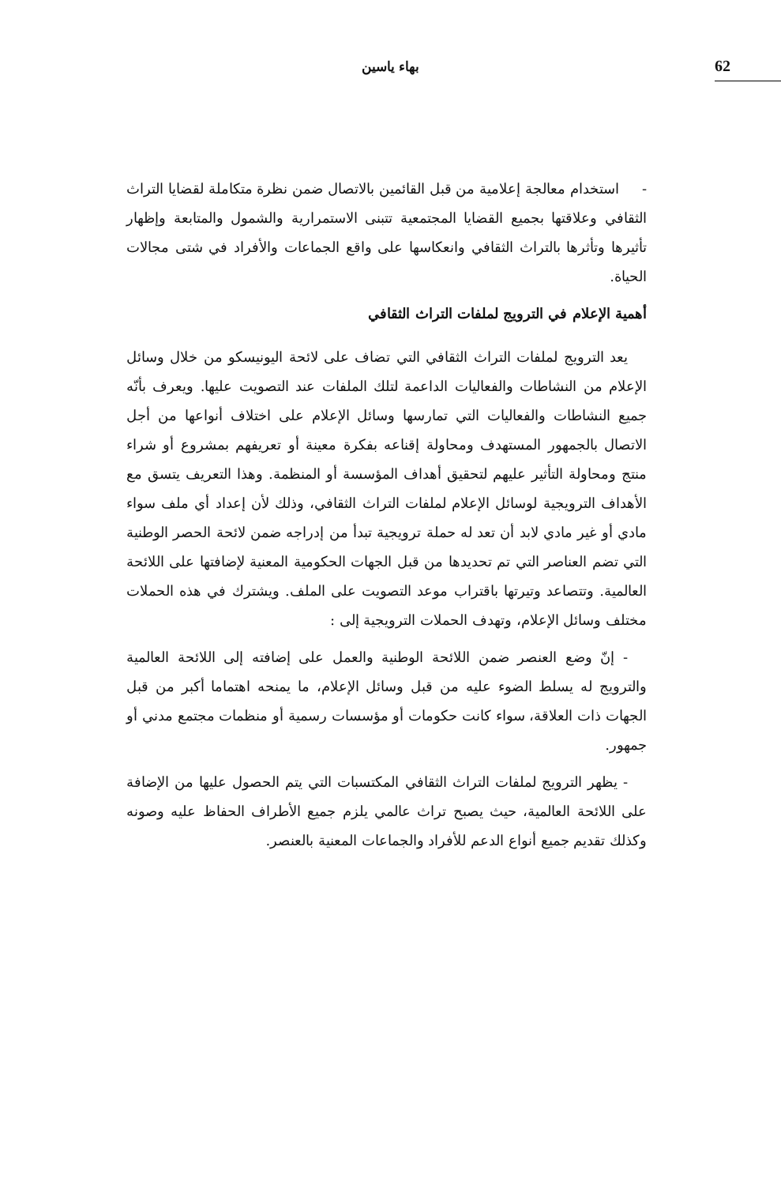بهاء ياسين 62
- استخدام معالجة إعلامية من قبل القائمين بالاتصال ضمن نظرة متكاملة لقضايا التراث الثقافي وعلاقتها بجميع القضايا المجتمعية تتبنى الاستمرارية والشمول والمتابعة وإظهار تأثيرها وتأثرها بالتراث الثقافي وانعكاسها على واقع الجماعات والأفراد في شتى مجالات الحياة.
أهمية الإعلام في الترويج لملفات التراث الثقافي
يعد الترويج لملفات التراث الثقافي التي تضاف على لائحة اليونيسكو من خلال وسائل الإعلام من النشاطات والفعاليات الداعمة لتلك الملفات عند التصويت عليها. ويعرف بأنّه جميع النشاطات والفعاليات التي تمارسها وسائل الإعلام على اختلاف أنواعها من أجل الاتصال بالجمهور المستهدف ومحاولة إقناعه بفكرة معينة أو تعريفهم بمشروع أو شراء منتج ومحاولة التأثير عليهم لتحقيق أهداف المؤسسة أو المنظمة. وهذا التعريف يتسق مع الأهداف الترويجية لوسائل الإعلام لملفات التراث الثقافي، وذلك لأن إعداد أي ملف سواء مادي أو غير مادي لابد أن تعد له حملة ترويجية تبدأ من إدراجه ضمن لائحة الحصر الوطنية التي تضم العناصر التي تم تحديدها من قبل الجهات الحكومية المعنية لإضافتها على اللائحة العالمية. وتتصاعد وتيرتها باقتراب موعد التصويت على الملف. ويشترك في هذه الحملات مختلف وسائل الإعلام، وتهدف الحملات الترويجية إلى :
- إنّ وضع العنصر ضمن اللائحة الوطنية والعمل على إضافته إلى اللائحة العالمية والترويج له يسلط الضوء عليه من قبل وسائل الإعلام، ما يمنحه اهتماما أكبر من قبل الجهات ذات العلاقة، سواء كانت حكومات أو مؤسسات رسمية أو منظمات مجتمع مدني أو جمهور.
- يظهر الترويج لملفات التراث الثقافي المكتسبات التي يتم الحصول عليها من الإضافة على اللائحة العالمية، حيث يصبح تراث عالمي يلزم جميع الأطراف الحفاظ عليه وصونه وكذلك تقديم جميع أنواع الدعم للأفراد والجماعات المعنية بالعنصر.